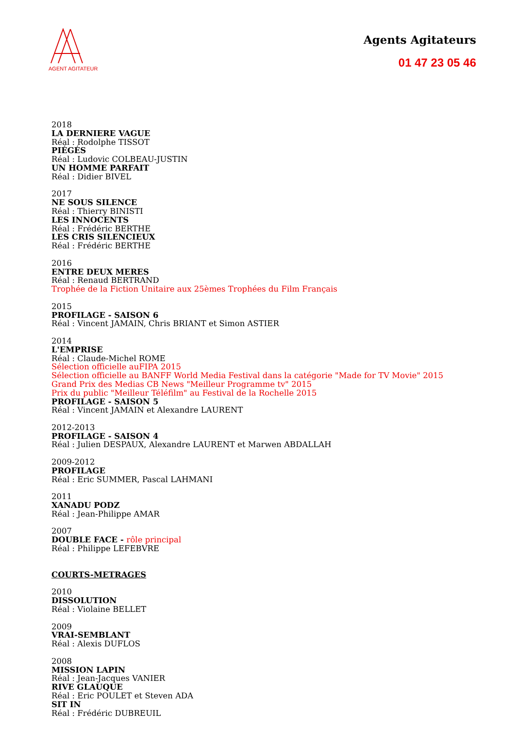AGENT AGITATEUR
Agents Agitateurs
01 47 23 05 46
2018
LA DERNIERE VAGUE
Réal : Rodolphe TISSOT
PIÉGÉS
Réal : Ludovic COLBEAU-JUSTIN
UN HOMME PARFAIT
Réal : Didier BIVEL
2017
NE SOUS SILENCE
Réal : Thierry BINISTI
LES INNOCENTS
Réal : Frédéric BERTHE
LES CRIS SILENCIEUX
Réal : Frédéric BERTHE
2016
ENTRE DEUX MERES
Réal : Renaud BERTRAND
Trophée de la Fiction Unitaire aux 25èmes Trophées du Film Français
2015
PROFILAGE - SAISON 6
Réal : Vincent JAMAIN, Chris BRIANT et Simon ASTIER
2014
L'EMPRISE
Réal : Claude-Michel ROME
Sélection officielle auFIPA 2015
Sélection officielle au BANFF World Media Festival dans la catégorie "Made for TV Movie" 2015
Grand Prix des Medias CB News "Meilleur Programme tv" 2015
Prix du public "Meilleur Téléfilm" au Festival de la Rochelle 2015
PROFILAGE - SAISON 5
Réal : Vincent JAMAIN et Alexandre LAURENT
2012-2013
PROFILAGE - SAISON 4
Réal : Julien DESPAUX, Alexandre LAURENT et Marwen ABDALLAH
2009-2012
PROFILAGE
Réal : Eric SUMMER, Pascal LAHMANI
2011
XANADU PODZ
Réal : Jean-Philippe AMAR
2007
DOUBLE FACE - rôle principal
Réal : Philippe LEFEBVRE
COURTS-METRAGES
2010
DISSOLUTION
Réal : Violaine BELLET
2009
VRAI-SEMBLANT
Réal : Alexis DUFLOS
2008
MISSION LAPIN
Réal : Jean-Jacques VANIER
RIVE GLAUQUE
Réal : Eric POULET et Steven ADA
SIT IN
Réal : Frédéric DUBREUIL